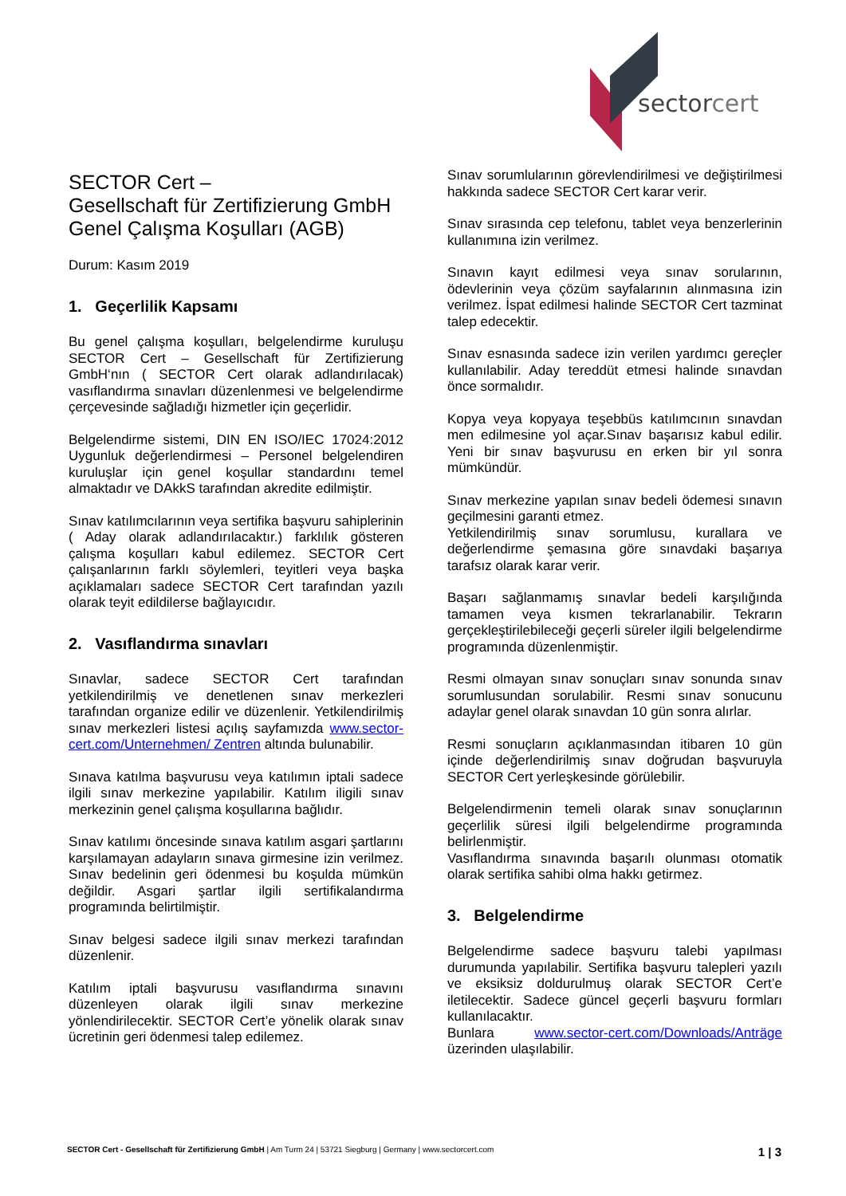sectorcert
SECTOR Cert –
Gesellschaft für Zertifizierung GmbH
Genel Çalışma Koşulları (AGB)
Durum: Kasım 2019
1. Geçerlilik Kapsamı
Bu genel çalışma koşulları, belgelendirme kuruluşu SECTOR Cert – Gesellschaft für Zertifizierung GmbH‘nın ( SECTOR Cert olarak adlandırılacak) vasıflandırma sınavları düzenlenmesi ve belgelendirme çerçevesinde sağladığı hizmetler için geçerlidir.
Belgelendirme sistemi, DIN EN ISO/IEC 17024:2012 Uygunluk değerlendirmesi – Personel belgelendiren kuruluşlar için genel koşullar standardını temel almaktadır ve DAkkS tarafından akredite edilmiştir.
Sınav katılımcılarının veya sertifika başvuru sahiplerinin ( Aday olarak adlandırılacaktır.) farklılık gösteren çalışma koşulları kabul edilemez. SECTOR Cert çalışanlarının farklı söylemleri, teyitleri veya başka açıklamaları sadece SECTOR Cert tarafından yazılı olarak teyit edildilerse bağlayıcıdır.
2. Vasıflandırma sınavları
Sınavlar, sadece SECTOR Cert tarafından yetkilendirilmiş ve denetlenen sınav merkezleri tarafından organize edilir ve düzenlenir. Yetkilendirilmiş sınav merkezleri listesi açılış sayfamızda www.sector-cert.com/Unternehmen/ Zentren altında bulunabilir.
Sınava katılma başvurusu veya katılımın iptali sadece ilgili sınav merkezine yapılabilir. Katılım iligili sınav merkezinin genel çalışma koşullarına bağlıdır.
Sınav katılımı öncesinde sınava katılım asgari şartlarını karşılamayan adayların sınava girmesine izin verilmez. Sınav bedelinin geri ödenmesi bu koşulda mümkün değildir. Asgari şartlar ilgili sertifikalandırma programında belirtilmiştir.
Sınav belgesi sadece ilgili sınav merkezi tarafından düzenlenir.
Katılım iptali başvurusu vasıflandırma sınavını düzenleyen olarak ilgili sınav merkezine yönlendirilecektir. SECTOR Cert’e yönelik olarak sınav ücretinin geri ödenmesi talep edilemez.
Sınav sorumlularının görevlendirilmesi ve değiştirilmesi hakkında sadece SECTOR Cert karar verir.
Sınav sırasında cep telefonu, tablet veya benzerlerinin kullanımına izin verilmez.
Sınavın kayıt edilmesi veya sınav sorularının, ödevlerinin veya çözüm sayfalarının alınmasına izin verilmez. İspat edilmesi halinde SECTOR Cert tazminat talep edecektir.
Sınav esnasında sadece izin verilen yardımcı gereçler kullanılabilir. Aday tereddüt etmesi halinde sınavdan önce sormalıdır.
Kopya veya kopyaya teşebbüs katılımcının sınavdan men edilmesine yol açar.Sınav başarısız kabul edilir. Yeni bir sınav başvurusu en erken bir yıl sonra mümkündür.
Sınav merkezine yapılan sınav bedeli ödemesi sınavın geçilmesini garanti etmez.
Yetkilendirilmiş sınav sorumlusu, kurallara ve değerlendirme şemasına göre sınavdaki başarıya tarafsız olarak karar verir.
Başarı sağlanmamış sınavlar bedeli karşılığında tamamen veya kısmen tekrarlanabilir. Tekrarın gerçekleştirilebileceği geçerli süreler ilgili belgelendirme programında düzenlenmiştir.
Resmi olmayan sınav sonuçları sınav sonunda sınav sorumlusundan sorulabilir. Resmi sınav sonucunu adaylar genel olarak sınavdan 10 gün sonra alırlar.
Resmi sonuçların açıklanmasından itibaren 10 gün içinde değerlendirilmiş sınav doğrudan başvuruyla SECTOR Cert yerleşkesinde görülebilir.
Belgelendirmenin temeli olarak sınav sonuçlarının geçerlilik süresi ilgili belgelendirme programında belirlenmiştir.
Vasıflandırma sınavında başarılı olunması otomatik olarak sertifika sahibi olma hakkı getirmez.
3. Belgelendirme
Belgelendirme sadece başvuru talebi yapılması durumunda yapılabilir. Sertifika başvuru talepleri yazılı ve eksiksiz doldurulmuş olarak SECTOR Cert’e iletilecektir. Sadece güncel geçerli başvuru formları kullanılacaktır.
Bunlara www.sector-cert.com/Downloads/Anträge üzerinden ulaşılabilir.
SECTOR Cert - Gesellschaft für Zertifizierung GmbH | Am Turm 24 | 53721 Siegburg | Germany | www.sectorcert.com 1 | 3